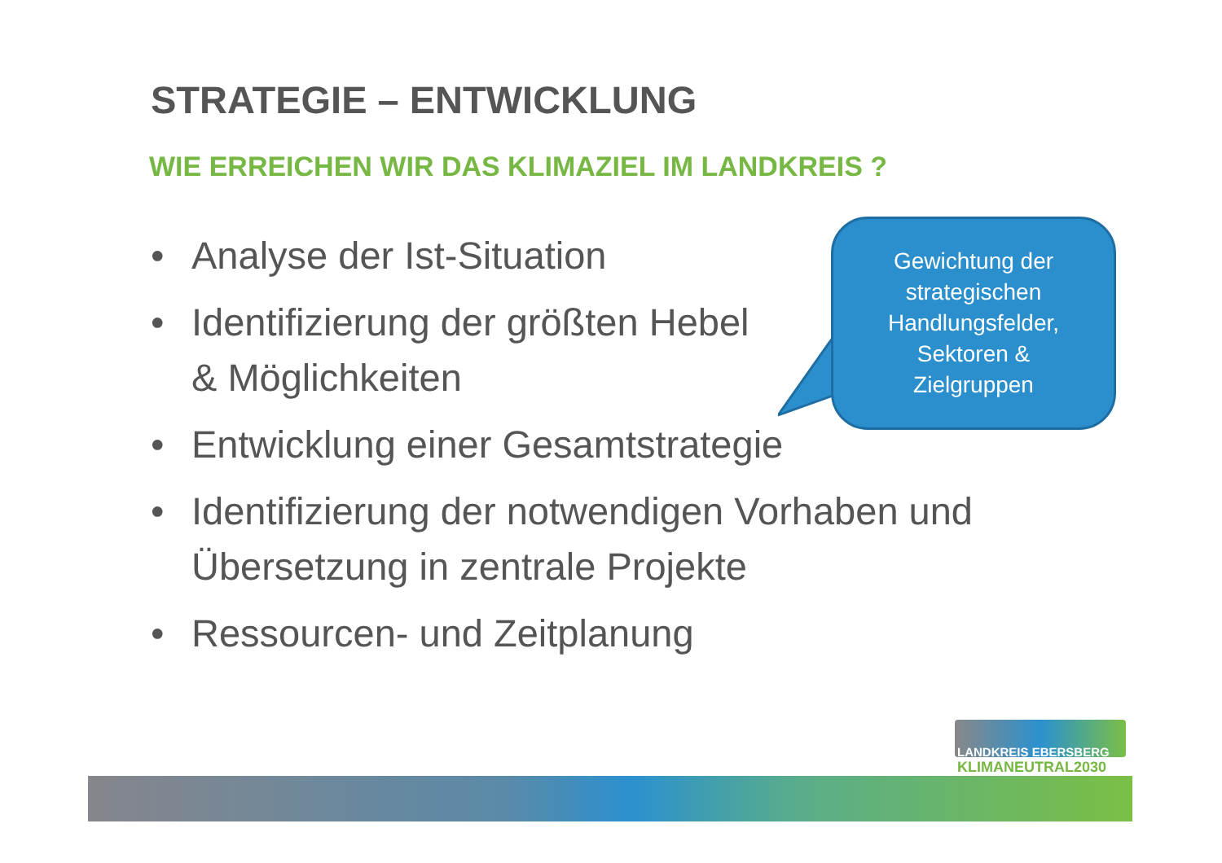STRATEGIE – ENTWICKLUNG
WIE ERREICHEN WIR DAS KLIMAZIEL IM LANDKREIS ?
• Analyse der Ist-Situation
• Identifizierung der größten Hebel
& Möglichkeiten
• Entwicklung einer Gesamtstrategie
• Identifizierung der notwendigen Vorhaben und Übersetzung in zentrale Projekte
• Ressourcen- und Zeitplanung
Gewichtung der
strategischen
Handlungsfelder,
Sektoren &
Zielgruppen
LANDKREIS EBERSBERG
KLIMANEUTRAL2030